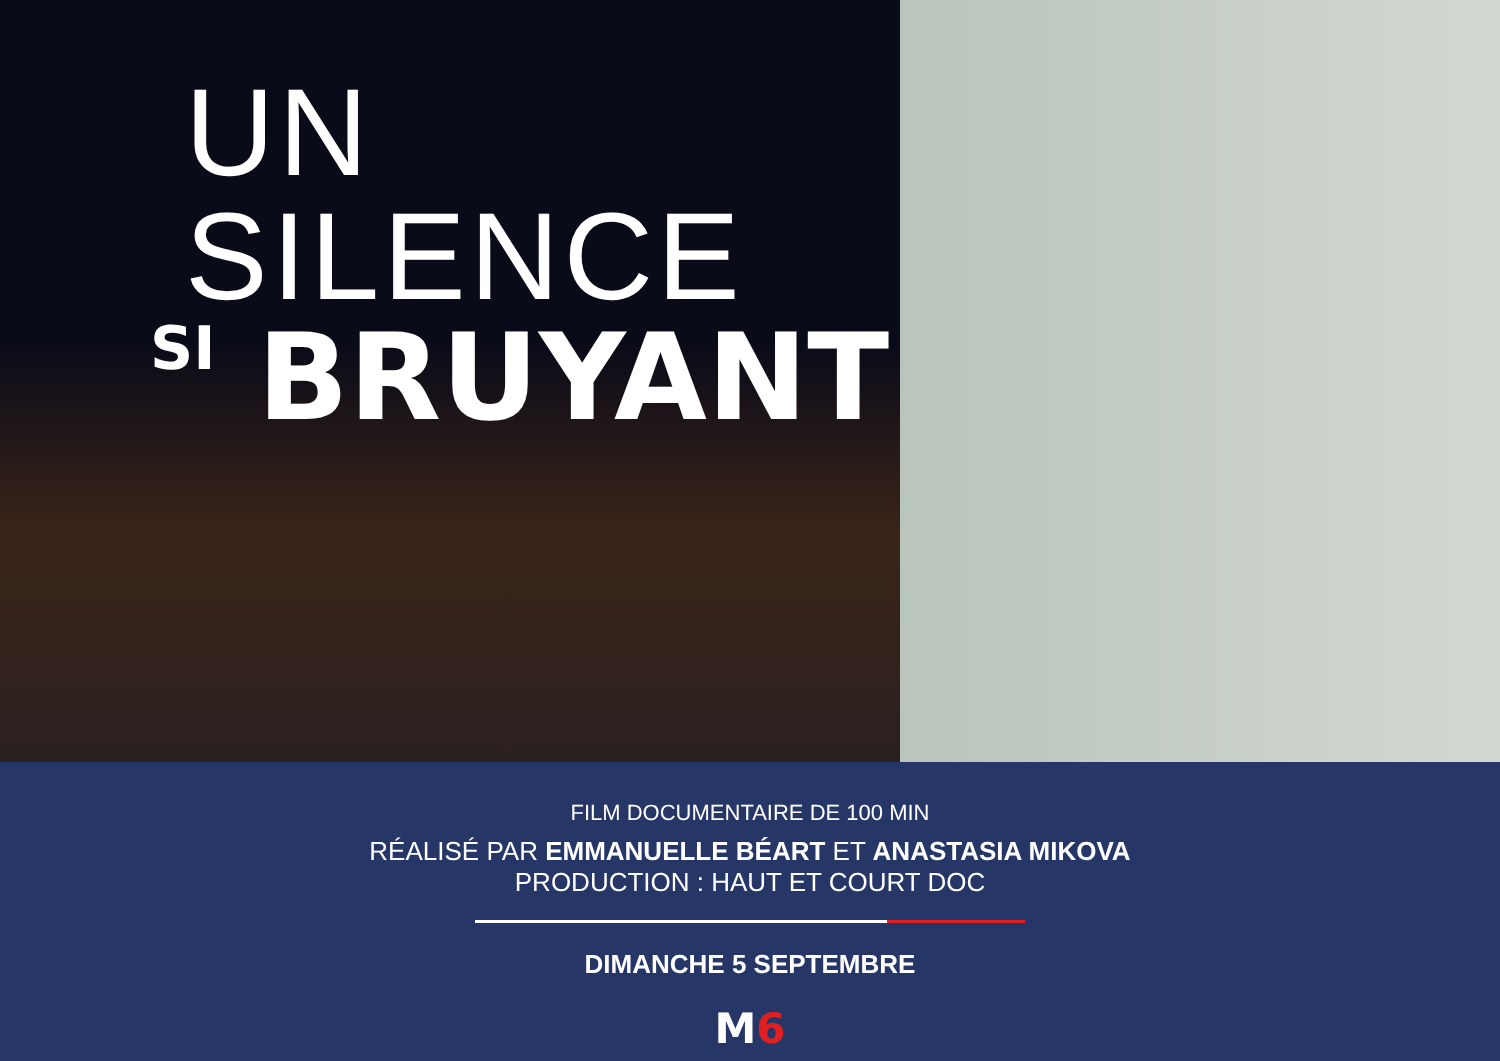UN SILENCE
SI BRUYANT
FILM DOCUMENTAIRE DE 100 MIN
RÉALISÉ PAR EMMANUELLE BÉART ET ANASTASIA MIKOVA
PRODUCTION : HAUT ET COURT DOC
DIMANCHE 5 SEPTEMBRE
M6